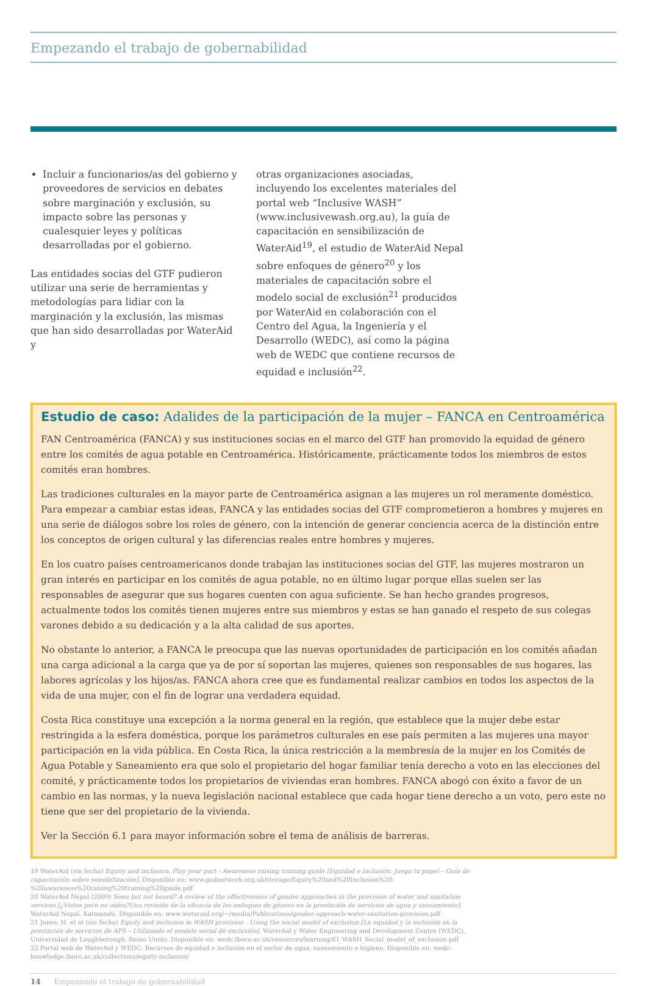Empezando el trabajo de gobernabilidad
Incluir a funcionarios/as del gobierno y proveedores de servicios en debates sobre marginación y exclusión, su impacto sobre las personas y cualesquier leyes y políticas desarrolladas por el gobierno.
Las entidades socias del GTF pudieron utilizar una serie de herramientas y metodologías para lidiar con la marginación y la exclusión, las mismas que han sido desarrolladas por WaterAid y
otras organizaciones asociadas, incluyendo los excelentes materiales del portal web “Inclusive WASH” (www.inclusivewash.org.au), la guía de capacitación en sensibilización de WaterAid<sup>19</sup>, el estudio de WaterAid Nepal sobre enfoques de género<sup>20</sup> y los materiales de capacitación sobre el modelo social de exclusión<sup>21</sup> producidos por WaterAid en colaboración con el Centro del Agua, la Ingeniería y el Desarrollo (WEDC), así como la página web de WEDC que contiene recursos de equidad e inclusión<sup>22</sup>.
Estudio de caso: Adalides de la participación de la mujer – FANCA en Centroamérica
FAN Centroamérica (FANCA) y sus instituciones socias en el marco del GTF han promovido la equidad de género entre los comités de agua potable en Centroamérica. Históricamente, prácticamente todos los miembros de estos comités eran hombres.
Las tradiciones culturales en la mayor parte de Centroamérica asignan a las mujeres un rol meramente doméstico. Para empezar a cambiar estas ideas, FANCA y las entidades socias del GTF comprometieron a hombres y mujeres en una serie de diálogos sobre los roles de género, con la intención de generar conciencia acerca de la distinción entre los conceptos de origen cultural y las diferencias reales entre hombres y mujeres.
En los cuatro países centroamericanos donde trabajan las instituciones socias del GTF, las mujeres mostraron un gran interés en participar en los comités de agua potable, no en último lugar porque ellas suelen ser las responsables de asegurar que sus hogares cuenten con agua suficiente. Se han hecho grandes progresos, actualmente todos los comités tienen mujeres entre sus miembros y estas se han ganado el respeto de sus colegas varones debido a su dedicación y a la alta calidad de sus aportes.
No obstante lo anterior, a FANCA le preocupa que las nuevas oportunidades de participación en los comités añadan una carga adicional a la carga que ya de por sí soportan las mujeres, quienes son responsables de sus hogares, las labores agrícolas y los hijos/as. FANCA ahora cree que es fundamental realizar cambios en todos los aspectos de la vida de una mujer, con el fin de lograr una verdadera equidad.
Costa Rica constituye una excepción a la norma general en la región, que establece que la mujer debe estar restringida a la esfera doméstica, porque los parámetros culturales en ese país permiten a las mujeres una mayor participación en la vida pública. En Costa Rica, la única restricción a la membresía de la mujer en los Comités de Agua Potable y Saneamiento era que solo el propietario del hogar familiar tenía derecho a voto en las elecciones del comité, y prácticamente todos los propietarios de viviendas eran hombres. FANCA abogó con éxito a favor de un cambio en las normas, y la nueva legislación nacional establece que cada hogar tiene derecho a un voto, pero este no tiene que ser del propietario de la vivienda.
Ver la Sección 6.1 para mayor información sobre el tema de análisis de barreras.
19 WaterAid (sin fecha) Equity and inclusion. Play your part - Awareness raising training guide [Equidad e inclusión. Juega tu papel – Guía de capacitación sobre sensibilización]. Disponible en: www.gadnetwork.org.uk/storage/Equity%20and%20Inclusion%20-%20awareness%20raising%20training%20guide.pdf
20 WaterAid Nepal (2009) Seen but not heard? A review of the effectiveness of gender approaches in the provision of water and sanitation services [¿Vistos pero no oídos?Una revisión de la eficacia de los enfoques de género en la prestación de servicios de agua y saneamiento]. WaterAid Nepal, Katmandú. Disponible en: www.wateraid.org/~/media/Publications/gender-approach-water-sanitation-provision.pdf
21 Jones, H. et al (sin fecha) Equity and inclusion in WASH provision - Using the social model of exclusion [La equidad y la inclusión en la prestación de servicios de APS – Utilizando el modelo social de exclusión]. WaterAid y Water Engineering and Development Centre (WEDC), Universidad de Loughborough, Reino Unido. Disponible en: wedc.lboro.ac.uk/resources/learning/EI_WASH_Social_model_of_exclusion.pdf
22 Portal web de WaterAid y WEDC: Recursos de equidad e inclusión en el sector de agua, saneamiento e higiene. Disponible en: wedc-knowledge.lboro.ac.uk/collections/equity-inclusion/
14 Empezando el trabajo de gobernabilidad